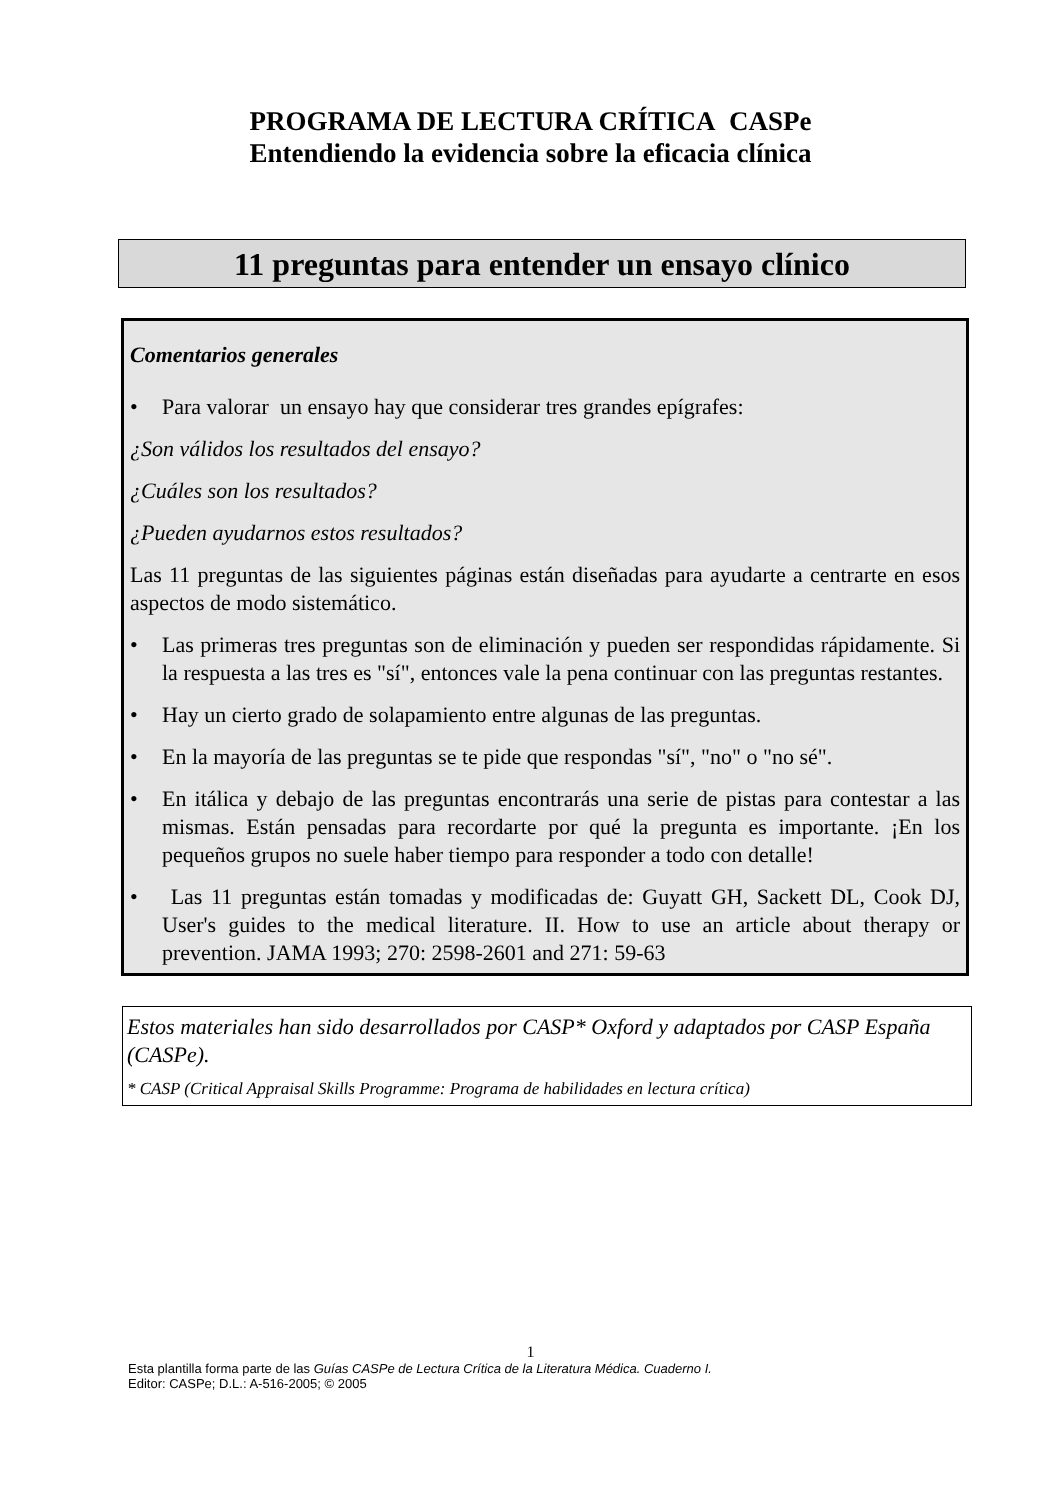PROGRAMA DE LECTURA CRÍTICA CASPe
Entendiendo la evidencia sobre la eficacia clínica
11 preguntas para entender un ensayo clínico
Comentarios generales
• Para valorar un ensayo hay que considerar tres grandes epígrafes:
¿Son válidos los resultados del ensayo?
¿Cuáles son los resultados?
¿Pueden ayudarnos estos resultados?
Las 11 preguntas de las siguientes páginas están diseñadas para ayudarte a centrarte en esos aspectos de modo sistemático.
• Las primeras tres preguntas son de eliminación y pueden ser respondidas rápidamente. Si la respuesta a las tres es "sí", entonces vale la pena continuar con las preguntas restantes.
• Hay un cierto grado de solapamiento entre algunas de las preguntas.
• En la mayoría de las preguntas se te pide que respondas "sí", "no" o "no sé".
• En itálica y debajo de las preguntas encontrarás una serie de pistas para contestar a las mismas. Están pensadas para recordarte por qué la pregunta es importante. ¡En los pequeños grupos no suele haber tiempo para responder a todo con detalle!
• Las 11 preguntas están tomadas y modificadas de: Guyatt GH, Sackett DL, Cook DJ, User's guides to the medical literature. II. How to use an article about therapy or prevention. JAMA 1993; 270: 2598-2601 and 271: 59-63
Estos materiales han sido desarrollados por CASP* Oxford y adaptados por CASP España (CASPe).
* CASP (Critical Appraisal Skills Programme: Programa de habilidades en lectura crítica)
1
Esta plantilla forma parte de las Guías CASPe de Lectura Crítica de la Literatura Médica. Cuaderno I.
Editor: CASPe; D.L.: A-516-2005; © 2005